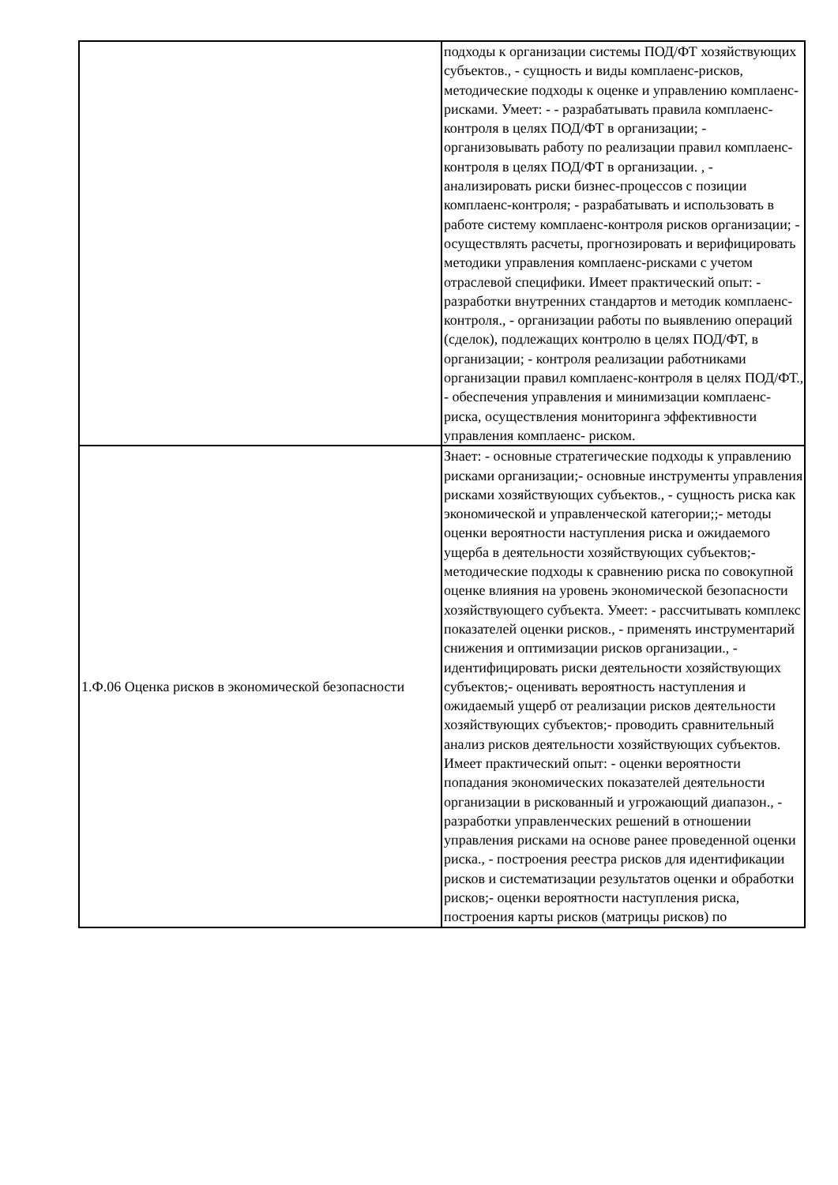| | подходы к организации системы ПОД/ФТ хозяйствующих субъектов., - сущность и виды комплаенс-рисков, методические подходы к оценке и управлению комплаенс-рисками. Умеет: - - разрабатывать правила комплаенс- контроля в целях ПОД/ФТ в организации; - организовывать работу по реализации правил комплаенс-контроля в целях ПОД/ФТ в организации. , - анализировать риски бизнес-процессов с позиции комплаенс-контроля; - разрабатывать и использовать в работе систему комплаенс-контроля рисков организации; - осуществлять расчеты, прогнозировать и верифицировать методики управления комплаенс-рисками с учетом отраслевой специфики. Имеет практический опыт: - разработки внутренних стандартов и методик комплаенс-контроля., - организации работы по выявлению операций (сделок), подлежащих контролю в целях ПОД/ФТ, в организации; - контроля реализации работниками организации правил комплаенс-контроля в целях ПОД/ФТ., - обеспечения управления и минимизации комплаенс- риска, осуществления мониторинга эффективности управления комплаенс- риском. |
| 1.Ф.06 Оценка рисков в экономической безопасности | Знает: - основные стратегические подходы к управлению рисками организации;- основные инструменты управления рисками хозяйствующих субъектов., - сущность риска как экономической и управленческой категории;;- методы оценки вероятности наступления риска и ожидаемого ущерба в деятельности хозяйствующих субъектов;-методические подходы к сравнению риска по совокупной оценке влияния на уровень экономической безопасности хозяйствующего субъекта. Умеет: - рассчитывать комплекс показателей оценки рисков., - применять инструментарий снижения и оптимизации рисков организации., - идентифицировать риски деятельности хозяйствующих субъектов;- оценивать вероятность наступления и ожидаемый ущерб от реализации рисков деятельности хозяйствующих субъектов;- проводить сравнительный анализ рисков деятельности хозяйствующих субъектов. Имеет практический опыт: - оценки вероятности попадания экономических показателей деятельности организации в рискованный и угрожающий диапазон., - разработки управленческих решений в отношении управления рисками на основе ранее проведенной оценки риска., - построения реестра рисков для идентификации рисков и систематизации результатов оценки и обработки рисков;- оценки вероятности наступления риска, построения карты рисков (матрицы рисков) по |